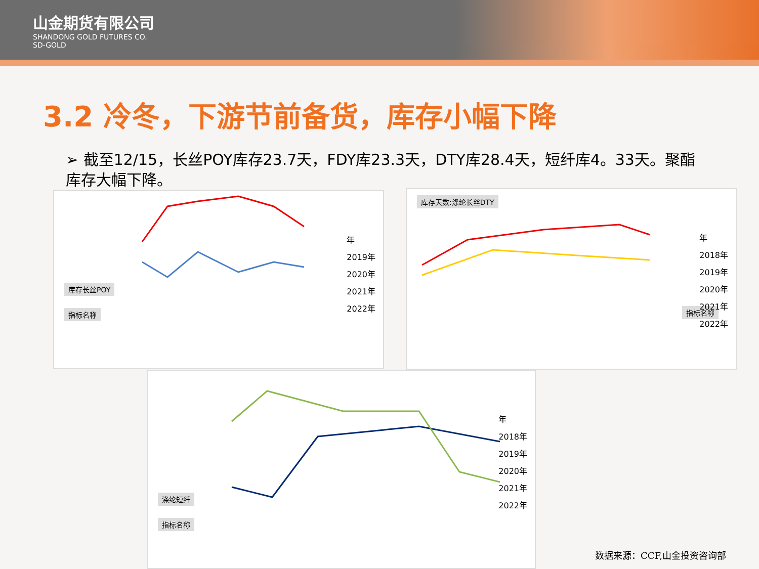山金期货有限公司
SHANDONG GOLD FUTURES CO.
SD-GOLD
3.2 冷冬，下游节前备货，库存小幅下降
➢ 截至12/15，长丝POY库存23.7天，FDY库23.3天，DTY库28.4天，短纤库4。33天。聚酯库存大幅下降。
库存长丝POY
年
2019年
2020年
2021年
2022年
指标名称
库存天数:涤纶长丝DTY
年
2018年
2019年
2020年
2021年
2022年
指标名称
涤纶短纤
年
2018年
2019年
2020年
2021年
2022年
指标名称
数据来源：CCF,山金投资咨询部